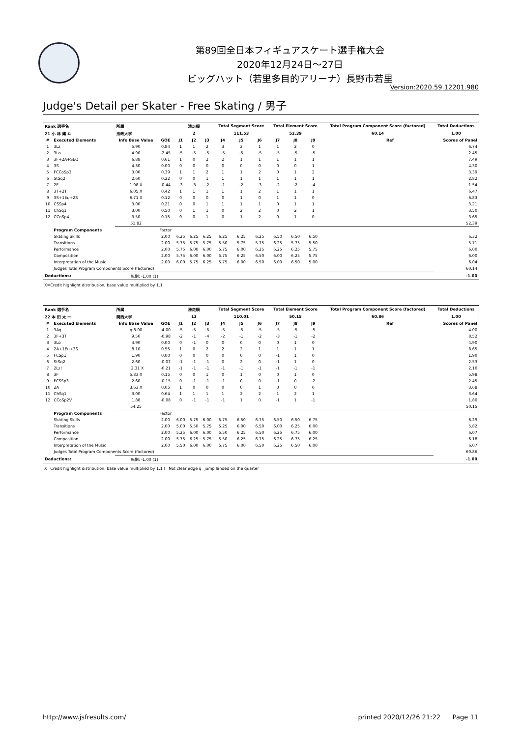第89回全日本フィギュアスケート選手権大会
2020年12月24日～27日
ビッグハット（若里多目的アリーナ）長野市若里
Version:2020.59.12201.980
Judge's Detail per Skater - Free Skating / 男子
| Rank 選手名 | | 所属 | | 滑走順 | | | Total Segment Score | | | Total Element Score | | | Total Program Component Score (factored) | | Total Deductions |
| --- | --- | --- | --- | --- | --- | --- | --- | --- | --- | --- | --- | --- | --- | --- | --- |
| 21 小 林 建 斗 | | 法政大学 | | 2 | | | 111.53 | | | 52.39 | | | 60.14 | | 1.00 |
| # | Executed Elements | Info Base Value | GOE | J1 | J2 | J3 | J4 | J5 | J6 | J7 | J8 | J9 | | Ref | Scores of Panel |
| 1 | 3Lz | 5.90 | 0.84 | 1 | 1 | 2 | 3 | 2 | 1 | 1 | 2 | 0 | | | 6.74 |
| 2 | 3Lo | 4.90 | -2.45 | -5 | -5 | -5 | -5 | -5 | -5 | -5 | -5 | -5 | | | 2.45 |
| 3 | 3F+2A+SEQ | 6.88 | 0.61 | 1 | 0 | 2 | 2 | 1 | 1 | 1 | 1 | 1 | | | 7.49 |
| 4 | 3S | 4.30 | 0.00 | 0 | 0 | 0 | 0 | 0 | 0 | 0 | 0 | 1 | | | 4.30 |
| 5 | FCCoSp3 | 3.00 | 0.39 | 1 | 1 | 2 | 1 | 1 | 2 | 0 | 1 | 2 | | | 3.39 |
| 6 | StSq2 | 2.60 | 0.22 | 0 | 0 | 1 | 1 | 1 | 1 | 1 | 1 | 1 | | | 2.82 |
| 7 | 2F | 1.98 X | -0.44 | -3 | -3 | -2 | -1 | -2 | -3 | -2 | -2 | -4 | | | 1.54 |
| 8 | 3T+2T | 6.05 X | 0.42 | 1 | 1 | 1 | 1 | 1 | 2 | 1 | 1 | 1 | | | 6.47 |
| 9 | 3S+1Eu+2S | 6.71 X | 0.12 | 0 | 0 | 0 | 0 | 1 | 0 | 1 | 1 | 0 | | | 6.83 |
| 10 | CSSp4 | 3.00 | 0.21 | 0 | 0 | 1 | 1 | 1 | 1 | 0 | 1 | 1 | | | 3.21 |
| 11 | ChSq1 | 3.00 | 0.50 | 0 | 1 | 1 | 0 | 2 | 2 | 0 | 2 | 1 | | | 3.50 |
| 12 | CCoSp4 | 3.50 | 0.15 | 0 | 0 | 1 | 0 | 1 | 2 | 0 | 1 | 0 | | | 3.65 |
| | | 51.82 | | | | | | | | | | | | | 52.39 |
| | Program Components | | Factor | | | | | | | | | | | | |
| | Skating Skills | | 2.00 | 6.25 | 6.25 | 6.25 | 6.25 | 6.25 | 6.25 | 6.50 | 6.50 | 6.50 | | | 6.32 |
| | Transitions | | 2.00 | 5.75 | 5.75 | 5.75 | 5.50 | 5.75 | 5.75 | 6.25 | 5.75 | 5.50 | | | 5.71 |
| | Performance | | 2.00 | 5.75 | 6.00 | 6.00 | 5.75 | 6.00 | 6.25 | 6.25 | 6.25 | 5.75 | | | 6.00 |
| | Composition | | 2.00 | 5.75 | 6.00 | 6.00 | 5.75 | 6.25 | 6.50 | 6.00 | 6.25 | 5.75 | | | 6.00 |
| | Interpretation of the Music | | 2.00 | 6.00 | 5.75 | 6.25 | 5.75 | 6.00 | 6.50 | 6.00 | 6.50 | 5.00 | | | 6.04 |
| | Judges Total Program Components Score (factored) | | | | | | | | | | | | | | 60.14 |
| Deductions: | | 転倒: -1.00 (1) | | | | | | | | | | | | | -1.00 |
X=Credit highlight distribution, base value multiplied by 1.1
| Rank 選手名 | | 所属 | | 滑走順 | | | Total Segment Score | | | Total Element Score | | | Total Program Component Score (factored) | | Total Deductions |
| --- | --- | --- | --- | --- | --- | --- | --- | --- | --- | --- | --- | --- | --- | --- | --- |
| 22 本 田 太 一 | | 関西大学 | | 13 | | | 110.01 | | | 50.15 | | | 60.86 | | 1.00 |
| # | Executed Elements | Info Base Value | GOE | J1 | J2 | J3 | J4 | J5 | J6 | J7 | J8 | J9 | | Ref | Scores of Panel |
| 1 | 3Aq | q 8.00 | -4.00 | -5 | -5 | -5 | -5 | -5 | -5 | -5 | -5 | -5 | | | 4.00 |
| 2 | 3F+3T | 9.50 | -0.98 | -2 | -1 | -4 | -2 | -1 | -2 | -3 | -1 | -2 | | | 8.52 |
| 3 | 3Lo | 4.90 | 0.00 | 0 | -1 | 0 | 0 | 0 | 0 | 0 | 1 | 0 | | | 4.90 |
| 4 | 2A+1Eu+3S | 8.10 | 0.55 | 1 | 0 | 2 | 2 | 2 | 1 | 1 | 1 | 1 | | | 8.65 |
| 5 | FCSp1 | 1.90 | 0.00 | 0 | 0 | 0 | 0 | 0 | 0 | -1 | 1 | 0 | | | 1.90 |
| 6 | StSq2 | 2.60 | -0.07 | -1 | -1 | -1 | 0 | 2 | 0 | -1 | 1 | 0 | | | 2.53 |
| 7 | 2Lz! | ! 2.31 X | -0.21 | -1 | -1 | -1 | -1 | -1 | -1 | -1 | -1 | -1 | | | 2.10 |
| 8 | 3F | 5.83 X | 0.15 | 0 | 0 | 1 | 0 | 1 | 0 | 0 | 1 | 0 | | | 5.98 |
| 9 | FCSSp3 | 2.60 | -0.15 | 0 | -1 | -1 | -1 | 0 | 0 | -1 | 0 | -2 | | | 2.45 |
| 10 | 2A | 3.63 X | 0.05 | 1 | 0 | 0 | 0 | 0 | 1 | 0 | 0 | 0 | | | 3.68 |
| 11 | ChSq1 | 3.00 | 0.64 | 1 | 1 | 1 | 1 | 2 | 2 | 1 | 2 | 1 | | | 3.64 |
| 12 | CCoSp2V | 1.88 | -0.08 | 0 | -1 | -1 | -1 | 1 | 0 | -1 | 1 | -1 | | | 1.80 |
| | | 54.25 | | | | | | | | | | | | | 50.15 |
| | Program Components | | Factor | | | | | | | | | | | | |
| | Skating Skills | | 2.00 | 6.00 | 5.75 | 6.00 | 5.75 | 6.50 | 6.75 | 6.50 | 6.50 | 6.75 | | | 6.29 |
| | Transitions | | 2.00 | 5.00 | 5.50 | 5.75 | 5.25 | 6.00 | 6.50 | 6.00 | 6.25 | 6.00 | | | 5.82 |
| | Performance | | 2.00 | 5.25 | 6.00 | 6.00 | 5.50 | 6.25 | 6.50 | 6.25 | 6.75 | 6.00 | | | 6.07 |
| | Composition | | 2.00 | 5.75 | 6.25 | 5.75 | 5.50 | 6.25 | 6.75 | 6.25 | 6.75 | 6.25 | | | 6.18 |
| | Interpretation of the Music | | 2.00 | 5.50 | 6.00 | 6.00 | 5.75 | 6.00 | 6.50 | 6.25 | 6.50 | 6.00 | | | 6.07 |
| | Judges Total Program Components Score (factored) | | | | | | | | | | | | | | 60.86 |
| Deductions: | | 転倒: -1.00 (1) | | | | | | | | | | | | | -1.00 |
X=Credit highlight distribution, base value multiplied by 1.1 !=Not clear edge q=jump landed on the quarter
http://www.jsfresults.com/ printed 2020/12/26 21:22 Page 11